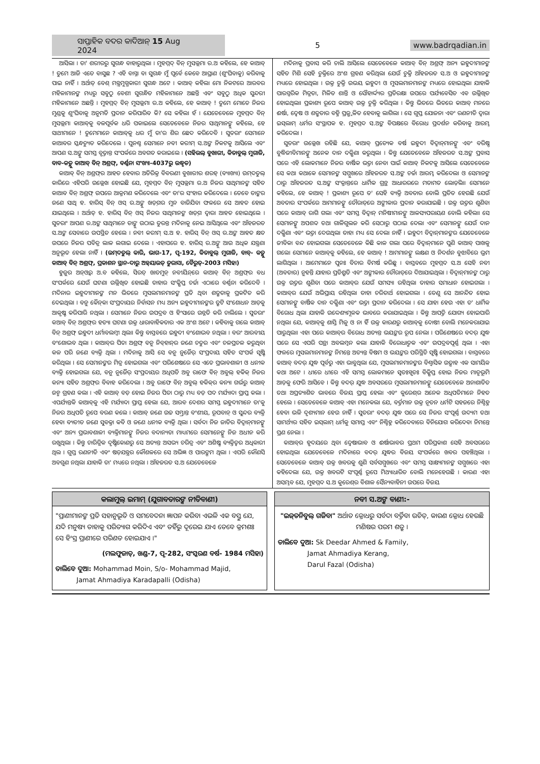ସାପ୍ତାହିକ ବଦର କାଦିଆନ୍ 15 Aug 2024 5 www.badrqadian.in
ଆସିଲା । ତା' ଶରୀରରୁ ସୁଗନ୍ଧ ବାହାରୁଥିଲା । ମୁହମ୍ମଦ୍ ବିନ୍ ମୁସଲ୍ଲମା ର.ଅ କହିଲେ, ହେ କାଆବ୍ ! ତୁମେ ଆଜି ଏତେ ବାସୁଛ ? ଏହି ବାସ୍ନା ବା ସୁଗନ୍ଧ ମୁଁ ପୂର୍ବେ କେବେ ଆଘ୍ରାଣ (ଶୁଂଘିବାକୁ) କରିବାକୁ ପାଇ ନାହିଁ । ଅର୍ଥାତ୍ ବେଶ୍ ମନ୍ତ୍ରମୁଗ୍ଧକାରୀ ସୁଗନ୍ଧ ଅଟେ । କାଆବ୍ କହିଲା ମୋ ନିକଟରେ ଆରବର ମହିଳାମାନଙ୍କ ମଧ୍ୟରୁ ସବୁଠୁ ବେଶୀ ସୁଗନ୍ଧିତ ମହିଳାମାନେ ଅଛନ୍ତି ଏବଂ ସବୁଠୁ ଅଧିକ ସୁନ୍ଦରୀ ମହିଳାମାନେ ଅଛନ୍ତି । ମୁହମ୍ମଦ୍ ବିନ୍ ମୁସଲ୍ଲମା ର.ଅ କହିଲେ, ହେ କାଆବ୍ ! ତୁମେ ମୋତେ ନିଜର ମୁଣ୍ଡକୁ ଶୁଂଘିବାକୁ ଅନୁମତି ପ୍ରଦାନ କରିପାରିବ କି? ସେ କହିଲା ହଁ । ଯେତେବେଳେ ମୁହମ୍ମଦ ବିନ୍ ମୁସଲ୍ଲମା କାଆବ୍‌କୁ ବଳପୂର୍ବକ ଧରି ପକାଇଲେ ସେତେବେଳେ ନିଜର ସାଥିମାନଙ୍କୁ କହିଲେ, ହେ ସାଥୀମାନେ ! ତୁମେମାନେ କାଆବ୍‌କୁ ଧର ମୁଁ ତା'ର ଶିର ଛେଦ କରିଦେବି । ସୁତରାଂ ସେମାନେ କାଆବର ସ୍କନ୍ଧଚ୍ୟୁତ କରିଦେଲେ । ପୁନଶ୍ଚ ସେମାନେ ନବୀ କରୀମ୍ ସ.ଅଙ୍କ ନିକଟକୁ ଆସିଲେ ଏବଂ ଆପଣ ସ.ଅଙ୍କୁ ସମସ୍ତ ବୃତ୍ତାନ୍ତ ସଂପର୍କରେ ଅବଗତ କରାଇଲେ । (ସହିଉଲ୍ ବୁଖାରୀ, କିତାବୁଲ୍ ମୁଗାଜି, ବାବ-କତ୍ଲୁ କାଆବ୍ ବିନ୍ ଅଶ୍ରଫ୍, ବର୍ଣ୍ଣନା ସଂଖ୍ୟା-4037ରୁ ଉଦ୍ଧୃତ)
କାଆବ୍ ବିନ୍ ଅଶ୍ରଫ୍‌ର ଆହତ ହେବାର ଅତିରିକ୍ତ ବିବରଣୀ ବୁଖାରୀର ଶରହ୍ (ବ୍ୟାଖ୍ୟା) ଉମ୍‌ଦତୁଲ୍ କାରିରେ ଏହିପରି ଉଲ୍ଲେଖ ହୋଇଛି ଯେ, ମୁହମ୍ମଦ ବିନ୍ ମୁସଲ୍ଲମା ର.ଅ ନିଜର ସାଥିମାନଙ୍କ ସହିତ କାଆବ ବିନ୍ ଅଶ୍ରଫ୍ ଉପରେ ଆକ୍ରମଣ କରିଦେଲେ ଏବଂ ତା'ର ସଂହାର କରିଦେଲେ । ତେବେ ତାଙ୍କର ଜଣେ ସାଥି ହ. ହାରିସ୍ ବିନ୍ ଓସ୍ ର.ଅଙ୍କୁ ଖଡ଼୍‌ଗର ମୁନ ବାଜିଯିବା ଫଳରେ ସେ ଆହତ ହୋଇ ଯାଇଥିଲେ । ଅର୍ଥାତ୍ ହ. ହାରିସ୍ ବିନ୍ ଓସ୍ ନିଜର ସାଥିମାନଙ୍କ ଖଡ଼୍‌ଗ ଦ୍ୱାରା ଆହତ ହୋଇଥିଲେ । ସୁତରାଂ ଆପଣ ର.ଅଙ୍କ ସାଥିମାନେ ତାଙ୍କୁ ଉଠାଇ ତୁରନ୍ତ ମଦିନାକୁ ନେଇ ଆସିଥିଲେ ଏବଂ ଆଁହଜରତ ସ.ଅଙ୍କ ସେବାରେ ଉପସ୍ଥିତ ହେଲେ । ନବୀ କରୀମ୍ ସ.ଅ ହ. ହାରିସ୍ ବିନ୍ ଓସ୍ ର.ଅଙ୍କ ଆହତ କ୍ଷତ ଉପରେ ନିଜର ପବିତ୍ର ଲାଳ ଲଗାଇ ଦେଲେ । ଏହାପରେ ହ. ହାରିସ୍ ର.ଅଙ୍କୁ ଆଉ ଅଧିକ ଯନ୍ତ୍ରଣା ଅନୁଭୂତ ହେଲା ନାହିଁ । (ଉମ୍‌ଦତୁଲ୍ କାରି, ଭାଗ-17, ପୃ-192, କିତାବୁଲ୍ ମୁଗାଜି, ବାବ୍- କତ୍ଲୁ କାଆବ୍ ବିନ୍ ଅଶ୍ରଫ୍, ପ୍ରକାଶନ ସ୍ଥାନ-ଦାରୁ ଅହ୍‌ୟାଉତ୍ ତୁରାସା, ବୈରୁତ୍-2003 ମସିହା)
ହୁଜୁର ଅନ୍‌ଓ୍ୱର୍ ଅ.ବ କହିଲେ, ସିରତ୍ ଖାତମୁନ୍ ନବୀୟିନ୍‌ରେ କାଆବ୍ ବିନ୍ ଅଶ୍ରଫ୍‌ର ବଧ ସଂପର୍କରେ ଯେଉଁ ଘଟଣା ଉଲ୍ଲିଖିତ ହୋଇଛି ତାହାର ସଂକ୍ଷିପ୍ତ ଚର୍ଚ୍ଚା ଏଠାରେ ବର୍ଣ୍ଣନା କରିଦେବି । ମଦିନାର ଇହୁଦୀମାନଙ୍କ ମନ ଭିତରେ ମୁସଲମାନମାନଙ୍କ ପ୍ରତି ଥିବା ଶତ୍ରୁତାକୁ ପ୍ରକଟିତ କରି ଦେଇଥିଲା । ବନୁ କୈନ୍‌କା ସଂପ୍ରଦାୟର ନିର୍ବାସନ ମଧ୍ୟ ଅନ୍ୟ ଇହୁଦୀମାନଙ୍କର ତ୍ରୁଟି ସଂଶୋଧନ ଆଡ଼କୁ ଆକୃଷ୍ଟ କରିପାରି ନଥିଲା । ସେମାନେ ନିଜର ଉପଦ୍ରବ ଓ ହିଂସାରେ ଉନ୍ନତି କରି ଚାଲିଲେ । ସୁତରାଂ କଆବ୍ ବିନ୍ ଅଶ୍ରଫ୍‌ର ହତ୍ୟା ଘଟଣା ଉକ୍ତ ଧାରାବାହିକତାର ଏକ ଅଂଶ ଅଟେ । କହିବାକୁ ଗଲେ କାଆବ୍ ବିନ୍ ଅଶ୍ରଫ୍ ଇହୁଦୀ ଧର୍ମାବଲମ୍ବୀ ଥିଲା। କିନ୍ତୁ ବାସ୍ତବରେ ଇହୁଦୀ ବଂଶୋଦ୍ଭବ ନଥିଲା । ବରଂ ଆରବୀୟ ବଂଶୋଦ୍ଭବ ଥିଲା । କାଆବ୍‌ର ପିତା ଅଶ୍ରଫ୍ ବନୁ ନିବ୍‌ହାନ୍‌ର ଜଣେ ଚତୁର ଏବଂ ଚଳପ୍ରଚଳ କରୁଥିବା କଳ ପରି ଜଣେ ବ୍ୟକ୍ତି ଥିଲା । ମଦିନାକୁ ଆସି ସେ ବନୁ ନୁଜୈର୍ ସଂପ୍ରଦାୟ ସହିତ ସଂପର୍କ ସୃଷ୍ଟି କରିଥିଲା । ସେ ସେମାନଙ୍କର ମିତ୍ର ହୋଇଗଲା ଏବଂ ପରିଶେଷରେ ସେ ଏତେ ପ୍ରଭାବଶାଳୀ ଓ ଧନୀକ ବ୍ୟକ୍ତି ହୋଇଗଲା ଯେ, ବନୁ ନୁଜୈର୍ ସଂପ୍ରଦାୟର ଅଧିପତି ଅବୁ ରାଫେ ବିନ୍ ଅବୁଲ୍ ହକିକ୍ ନିଜର କନ୍ୟା ସହିତ ଅଶ୍ରଫ୍‌ର ବିବାହ କରିଦେଲା । ଅବୁ ରାଫେ ବିନ୍ ଅବୁଲ୍ ହକିକ୍‌ର କନ୍ୟା ଗର୍ଭରୁ କାଆବ୍ ଜନ୍ମ ଗ୍ରହଣ କଲା । ଏହି କାଆବ୍ ବଡ଼ ହୋଇ ନିଜର ପିତା ଠାରୁ ମଧ୍ୟ ବଡ଼ ପଦ ମର୍ଯ୍ୟାଦା ପ୍ରାପ୍ତ କଲା । ଏପର୍ଯ୍ୟନ୍ତକି କାଆବ୍‌କୁ ଏହି ମର୍ଯ୍ୟାଦା ପ୍ରାପ୍ତ ହେଲା ଯେ, ଆରବ ଦେଶର ସମସ୍ତ ଇହୁଦୀମାନେ ତା'କୁ ନିଜର ଅଧିପତି ରୂପେ ବରଣ କଲେ । କାଆବ୍ ଜଣେ ଉଚ୍ଚ ସମ୍ଭ୍ରାନ୍ତ ବଂଶୀୟ, ରୂପବାନ୍ ଓ ସୁନ୍ଦର ବ୍ୟକ୍ତି ହେବା ବ୍ୟତୀତ ଜଣେ ସୁବକ୍ତା କବି ଓ ଜଣେ ଧନୀକ ବ୍ୟକ୍ତି ଥିଲା । ସର୍ବଦା ନିଜ ଜାତିର ବିଦ୍ୱାନ୍‌ମାନଙ୍କୁ ଏବଂ ଅନ୍ୟ ପ୍ରଭାବଶାଳୀ ବ୍ୟକ୍ତିମାନଙ୍କୁ ନିଜର ବଦାନ୍ୟତା ମାଧ୍ୟମରେ ସେମାନେଙ୍କୁ ନିଜ ଅଧୀନ କରି ରଖୁଥିଲା । କିନ୍ତୁ ଚାରିତ୍ରିକ ଦୃଷ୍ଟିକୋଣରୁ ସେ ଅତ୍ୟନ୍ତ ଅସଭ୍ୟ ଚରିତ୍ର ଏବଂ ଅଶିଷ୍ଟ ବ୍ୟକ୍ତିତ୍ୱର ଅଧିକାରୀ ଥିଲ । ଗୁପ୍ତ ରଣନୀତି ଏବଂ ଷଡ଼ଯନ୍ତ୍ରର କୌଶଳରେ ସେ ଅଭିଜ୍ଞ ଓ ପାରଙ୍ଗମ ଥିଲା । ଏପରି କୌଣସି ଅବଗୁଣ ନଥିଲା ଯାହାକି ତା' ମଧ୍ୟରେ ନଥିଲା । ଆଁହଜରତ ସ.ଅ ଯେତେବେଳେ
ମଦିନାକୁ ପ୍ରବାସ କରି ଚାଲି ଆସିଲେ ସେତେବେଳେ କାଆବ୍ ବିନ୍ ଅଶ୍ରଫ୍ ଅନ୍ୟ ଇହୁଦୀମାନଙ୍କ ସହିତ ମିଶି ସେହି ଚୁକ୍ତିରେ ଅଂଶ ଗ୍ରହଣ କରିଥିଲା ଯେଉଁ ଚୁକ୍ତି ଆଁହଜରତ ସ.ଅ ଓ ଇହୁଦୀମାନଙ୍କ ମଧ୍ୟରେ ହୋଇଥିଲା । ଉକ୍ତ ଚୁକ୍ତି ଉଭୟ ଇହୁଦୀ ଓ ମୁସଲମାନମାନଙ୍କ ମଧ୍ୟରେ ହୋଇଥିଲା ଯାହାକି ପାରସ୍ପରିକ ମିତ୍ରତା, ମିଳିତ ଶାନ୍ତି ଓ ସୌହାର୍ଦ୍ଦ୍ୟର ପ୍ରତିରକ୍ଷା ଉପରେ ପର୍ଯ୍ୟବେସିତ ଏବ ଉଲ୍ଲିଖିତ ହୋଇଥିଲା। ପ୍ରକାଶ୍ୟ ରୂପେ କାଆବ୍ ଉକ୍ତ ଚୁକ୍ତି କରିଥିଲା । କିନ୍ତୁ ଭିତରେ ଭିତରେ କାଆବ୍ ମନରେ ଈର୍ଷା, ଦ୍ୱେଷ ଓ ଶତ୍ରୁତାର ବହ୍ନି ପ୍ରଜ୍ଜ୍ୱଳିତ ହେବାକୁ ଲାଗିଲା । ସେ ଗୁପ୍ତ ଯୋଜନା ଏବଂ ରଣନୀତି ଦ୍ୱାରା ଇସ୍‌ଲାମ୍ ଧର୍ମର ସଂସ୍ଥାପକ ହ. ମୁହମ୍ମଦ ସ.ଅଙ୍କ ବିପକ୍ଷରେ ବିରୋଧ ପ୍ରଦର୍ଶନ କରିବାକୁ ଆରମ୍ଭ କରିଦେଲା ।
ସୁତରାଂ ଉଲ୍ଲେଖ ରହିଛି ଯେ, କାଆବ୍ ପ୍ରତ୍ୟେକ ବର୍ଷ ଇହୁଦୀ ବିଦ୍ୱାନ୍‌ମାନଙ୍କୁ ଏବଂ ବରିଷ୍ଠ ବୁଦ୍ଧିଜୀବିମାନଙ୍କୁ ଅନେକ ଦାନ ଦକ୍ଷିଣା କରୁଥିଲା । କିନ୍ତୁ ଯେତେବେଳେ ଆଁହଜରତ ସ.ଅଙ୍କ ପ୍ରବାସ ପରେ ଏହି ଲୋକମାନେ ନିଜର ବାର୍ଷିକ ଭତ୍ତା ନେବା ପାଇଁ କାଆବ୍ ନିକଟକୁ ଆସିଲେ ସେତେବେଳେ ସେ କଥା କଥାକେ ସେମାନଙ୍କ ସମ୍ମୁଖରେ ଆଁହଜରତ ସ.ଅଙ୍କ ଚର୍ଚ୍ଚା ଆରମ୍ଭ କରିଦେଲା ଓ ସେମାନଙ୍କ ଠାରୁ ଆଁହଜରତ ସ.ଅଙ୍କ ସଂକ୍ରାନ୍ତରେ ଧାର୍ମିକ ଗ୍ରନ୍ଥ ଆଧାରରରେ ମତାମତ ଲୋଡ଼ିଲା। ସେମାନେ କହିଲେ, ହେ କାଆବ୍ ! ପ୍ରକାଶ୍ୟ ରୂପେ ତ' ସେହି ବ୍ୟକ୍ତି ଅବତାର ବୋଲି ପ୍ରତିତ ହେଉଛି ଯେଉଁ ଅବତାର ସଂପର୍କରେ ଆମମାନଙ୍କୁ ତୌରାତ୍‌ରେ ଅଙ୍ଗୀକାର ପ୍ରଦାନ କରାଯାଇଛି । ଉକ୍ତ ଉତ୍ତର ଶୁଣିବା ପରେ କାଆବ୍ ରାଗି ଗଲା ଏବଂ ସମସ୍ତ ବିଦ୍ୱାନ୍ ମନିଷୀମାନଙ୍କୁ ଆଳସ୍ୟପରାୟଣ ବୋଲି କହିଲା। ସେ ସେମାନଙ୍କୁ ଅପଶବ୍ଦ ତଥା ଗାଳିଗୁଲଜ କରି ସେଠାରୁ ପଠାଇ ଦେଲା ଏବଂ ସେମାନଙ୍କୁ ଯେଉଁ ଦାନ ଦକ୍ଷିଣା ଏବଂ ଭତ୍ତା ଦେଉଥିଲା ତାହା ମଧ୍ୟ ସେ ଦେଲା ନାହିଁ । ଇହୁଦୀ ବିଦ୍ୱାନ୍‌ମାନଙ୍କର ଯେତେବେଳେ ଜୀବିକା ବନ୍ଦ ହୋଇଗଲା ସେତେବେଳେ କିଛି କାଳ ଗଲା ପରେ ବିଦ୍ୱାନ୍‌ମାନେ ପୁଣି କାଆବ୍ ପାଖକୁ ଗଲେ। ସେମାନେ କାଆବ୍‌କୁ କହିଲେ, ହେ କାଆବ୍ ! ଆମମାନଙ୍କୁ ଲକ୍ଷଣ ଓ ନିଦର୍ଶନ ବୁଝାବିରେ ଭ୍ରମ ଲାଗିଥିଲା । ଆମେମାନେ ପୁନଃ ବିଚାର ବିମର୍ଷ କରିଛୁ । ବାସ୍ତବରେ ମୁହମ୍ମଦ ସ.ଅ ସେହି ନବୀ (ଅବତାର) ନୁହନ୍ତି ଯାହାର ପ୍ରତିଶ୍ରୁତି ଏବଂ ଅଙ୍ଗୀକାର ତୌରାତ୍‌ରେ ଦିଆଯାଇଥିଲା । ବିଦ୍ୱାନ୍‌ମାନଙ୍କ ଠାରୁ ଉକ୍ତ ଉତ୍ତର ଶୁଣିବା ପରେ କାଆବ୍‌ର ଯେଉଁ ସମସ୍ୟା ରହିଥିଲା ତାହାର ସମାଧାନ ହୋଇଗଲା । କାଆବ୍‌ର ଯେଉଁ ଅଭିପ୍ରାୟ ରହିଥିଲା ତାହା ଚରିତାର୍ଥ ହୋଇଗଲା । ତେଣୁ ସେ ଆନନ୍ଦିତ ହୋଇ ସେମାନଙ୍କୁ ବାର୍ଷିକ ଦାନ ଦକ୍ଷିଣା ଏବଂ ଭତ୍ତା ପ୍ରଦାନ କରିଦେଲା । ସେ ଯାହା ହେଉ ଏହା ତ' ଧାର୍ମିକ ବିରୋଧ ଥିଲା ଯାହାକି ଉଦ୍ଦେଶ୍ୟମୂଳକ ଭାବରେ କରାଯାଇଥିଲା । କିନ୍ତୁ ଆପତ୍ତି ଯୋଗ୍ୟ ହୋଇପାରି ନଥିଲା ଯେ, କାଆବ୍‌କୁ ଶାସ୍ତି ମିଳୁ ଓ ନା ହିଁ ଉକ୍ତ କାରଣରୁ କାଆବ୍‌କୁ ଦୋଷୀ ବୋଲି ମନେକରାଯାଇ ପାରୁଥିଲା। ଏହା ପରେ କାଆବ୍‌ର ବିରୋଧ ଅତ୍ୟନ୍ତ ଭୟଙ୍କର ରୂପ ନେଲା । ପରିଶେଷରେ ବଦର୍ ଯୁଦ୍ଧ ପରେ ସେ ଏପରି ପନ୍ଥା ଅବଲମ୍ବନ କଲା ଯାହାକି ବିରୋଧାତ୍ମକ ଏବଂ ଉପଦ୍ରବପୂର୍ଣ୍ଣ ଥିଲା । ଏହା ଫଳରେ ମୁସଲମାନମାନଙ୍କ ନିମନ୍ତେ ଅତ୍ୟନ୍ତ ବିଷମ ଓ ଭୟଙ୍କର ପରିସ୍ଥିତି ସୃଷ୍ଟି ହୋଇଗଲା । ବାସ୍ତବରେ କାଆବ୍ ବଦର୍ ଯୁଦ୍ଧ ପୂର୍ବରୁ ଏହା ଭାବୁଥିଲା ଯେ, ମୁସଲମାନମାନଙ୍କର ବିଶ୍ୱାସିକ ଉତ୍ସାହ ଏକ ସାମୟିକ କଥା ଅଟେ । ଧୀରେ ଧୀରେ ଏହି ସମସ୍ତ ଲୋକମାନେ ସ୍ୱତଃସ୍ପୃତଃ ବିକ୍ଷିପ୍ତ ହୋଇ ନିଜର ମାତୃଭୂମି ଆଡ଼କୁ ଫେରି ଆସିବେ । କିନ୍ତୁ ବଦର୍ ଯୁଦ୍ଧ ଅବସରରେ ମୁସଲମାନମାନଙ୍କୁ ଯେତେବେଳେ ଅନାଶାତିତ ତଥା ଅପ୍ରତ୍ୟାଶିତ ଭାବରେ ବିଜୟ ପ୍ରାପ୍ତ ହେଲା ଏବଂ କୁରେଶ୍‌ର ଅନେକ ଅଧିପତିମାନେ ନିହତ ହେଲେ । ସେତେବେଳେ କାଆବ୍ ଏହା ମନେକଲା ଯେ, ବର୍ତ୍ତମାନ ଉକ୍ତ ନୂତନ ଧର୍ମଟି ସହଜରେ ନିଶ୍ଚିହ୍ନ ହେବା ଭଳି ଦୃଶ୍ୟମାନ ହେଉ ନାହିଁ । ସୁତରାଂ ବଦର୍ ଯୁଦ୍ଧ ପରେ ସେ ନିଜର ସଂପୂର୍ଣ୍ଣ ଉଦ୍ୟମ ତଥା ସାମର୍ଥ୍ୟର ସହିତ ଇସ୍‌ଲାମ୍ ଧର୍ମକୁ ସମାପ୍ତ ଏବଂ ନିଶ୍ଚିହ୍ନ କରିଦେବାରେ ବିନିଯୋଗ କରିଦେବା ନିମନ୍ତେ ପ୍ରଣ ନେଲା ।
କାଆବ୍‌ର ହୃଦୟରେ ଥିବା ଦ୍ୱେଷାଭାବ ଓ ଈର୍ଷାଭାବର ପ୍ରଥମ ପରିପ୍ରକାଶ ସେହି ଅବସରରେ ହୋଇଥିଲା ଯେତେବେଳେ ମଦିନାରେ ବଦର୍ ଯୁଦ୍ଧର ବିଜୟ ସଂପର୍କରେ ଖବର ପହଞ୍ଚିଥିଲା । ସେତେବେଳେ କାଆବ୍ ଉକ୍ତ ଖବରକୁ ଶୁଣି ସର୍ବସମ୍ମୁଖରେ ଏବଂ ସମସ୍ତ ସାକ୍ଷ୍ୟମାନଙ୍କ ସମ୍ମୁଖରେ ଏହା କହିଦେଲା ଯେ, ଉକ୍ତ ଖବରଟି ସଂପୂର୍ଣ୍ଣ ରୂପେ ମିଥ୍ୟାଧାରିତ ବୋଲି ମନେହେଉଛି । କାରଣ ଏହା ଅସମ୍ଭବ ଯେ, ମୁହମ୍ମଦ ସ.ଅ କୁରେଶ୍‌ର ବିଶାଳ ସୈନ୍ୟବାହିନୀ ଉପରେ ବିଜୟ
କଲାମୁଲ୍ ଇମାମ୍ (ଯୁଗାବତାରଙ୍କ ନୀତିବାଣୀ)
"ପ୍ରାଣୀମାନଙ୍କ ପ୍ରତି ସହାନୁଭୂତି ଓ ସମବେଦନା ଜ୍ଞାପନ କରିବା ଏଭଳି ଏକ ବସ୍ତୁ ଯେ, ଯଦି ମନୁଷ୍ୟ ତାହାକୁ ପରିତ୍ୟାଗ କରିଦିଏ ଏବଂ ତହିଁରୁ ଦୂରେଇ ଯାଏ ତେବେ କ୍ରମଶଃ ସେ ହିଂସ୍ର ପ୍ରାଣୀରେ ପରିଣତ ହୋଇଯାଏ ।"
(ମଲଫୁଜାତ୍, ଖଣ୍ଡ-7, ପୃ-282, ସଂସ୍କରଣ ବର୍ଷ- 1984 ମସିହା)
ତାଲିବେ ଦୁଆ: Mohammad Moin, S/o- Mohammad Majid,
Jamat Ahmadiya Karadapalli (Odisha)
ନବୀ ସ.ଅଙ୍କ ବାଣୀ:-
"ଇଜ୍‌ତନିବୁଲ୍ ଗଜିବା" ଅର୍ଥାତ କ୍ରୋଧରୁ ସର୍ବଦା ବର୍ତ୍ତିବା ଉଚିତ୍, କାରଣ କ୍ରୋଧ ହେଉଛି ମଣିଷର ପରମ ଶତ୍ରୁ ।
ତାଲିବେ ଦୁଆ: Sk Deedar Ahmed & Family,
Jamat Ahmadiya Kerang,
Darul Fazal (Odisha)